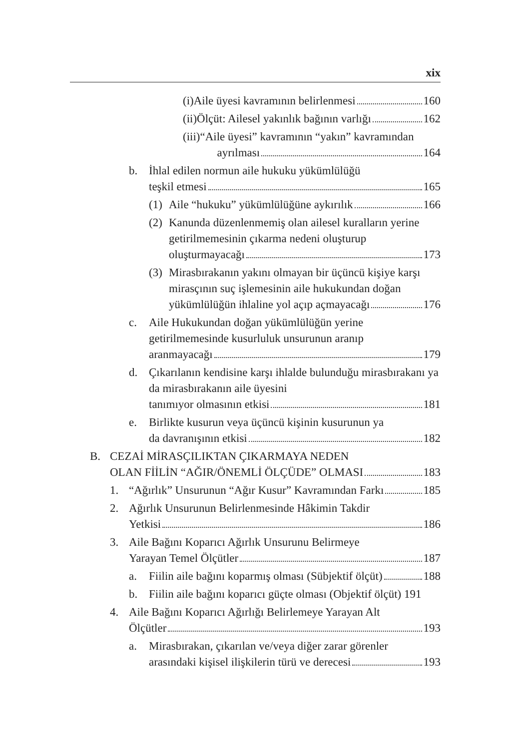xix
(i) Aile üyesi kavramının belirlenmesi 160
(ii) Ölçüt: Ailesel yakınlık bağının varlığı 162
(iii) “Aile üyesi” kavramının “yakın” kavramından
ayrılması 164
b. İhlal edilen normun aile hukuku yükümlülüğü
teşkil etmesi 165
(1)
Aile “hukuku” yükümlülüğüne aykırılık 166
(2)
Kanunda düzenlenmemiş olan ailesel kuralların yerine getirilmemesinin çıkarma nedeni oluşturup
oluşturmayacağı 173
(3)
Mirasbırakanın yakını olmayan bir üçüncü kişiye karşı mirasçının suç işlemesinin aile hukukundan doğan
yükümlülüğün ihlaline yol açıp açmayacağı 176
c. Aile Hukukundan doğan yükümlülüğün yerine getirilmemesinde kusurluluk unsurunun aranıp
aranmayacağı 179
d. Çıkarılanın kendisine karşı ihlalde bulunduğu mirasbırakanı ya da mirasbırakanın aile üyesini
tanımıyor olmasının etkisi 181
e. Birlikte kusurun veya üçüncü kişinin kusurunun ya
da davranışının etkisi 182
B. CEZAİ MİRASÇILIKTAN ÇIKARMAYA NEDEN
OLAN FİİLİN “AĞIR/ÖNEMLİ ÖLÇÜDE” OLMASI 183
1. “Ağırlık” Unsurunun “Ağır Kusur” Kavramından Farkı 185
2. Ağırlık Unsurunun Belirlenmesinde Hâkimin Takdir
Yetkisi 186
3. Aile Bağını Koparıcı Ağırlık Unsurunu Belirmeye
Yarayan Temel Ölçütler 187
a. Fiilin aile bağını koparmış olması (Sübjektif ölçüt) 188
b. Fiilin aile bağını koparıcı güçte olması (Objektif ölçüt) 191
4. Aile Bağını Koparıcı Ağırlığı Belirlemeye Yarayan Alt
Ölçütler 193
a. Mirasbırakan, çıkarılan ve/veya diğer zarar görenler
arasındaki kişisel ilişkilerin türü ve derecesi 193